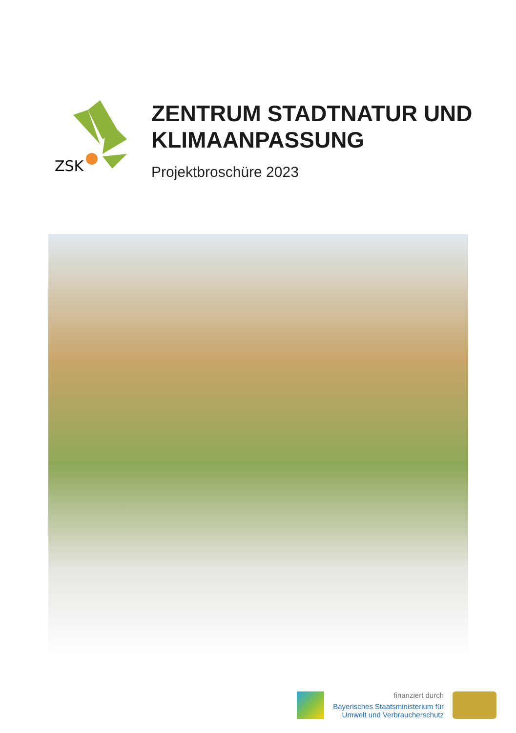ZSK
ZENTRUM STADTNATUR UND
KLIMAANPASSUNG
Projektbroschüre 2023
finanziert durch
Bayerisches Staatsministerium für
Umwelt und Verbraucherschutz